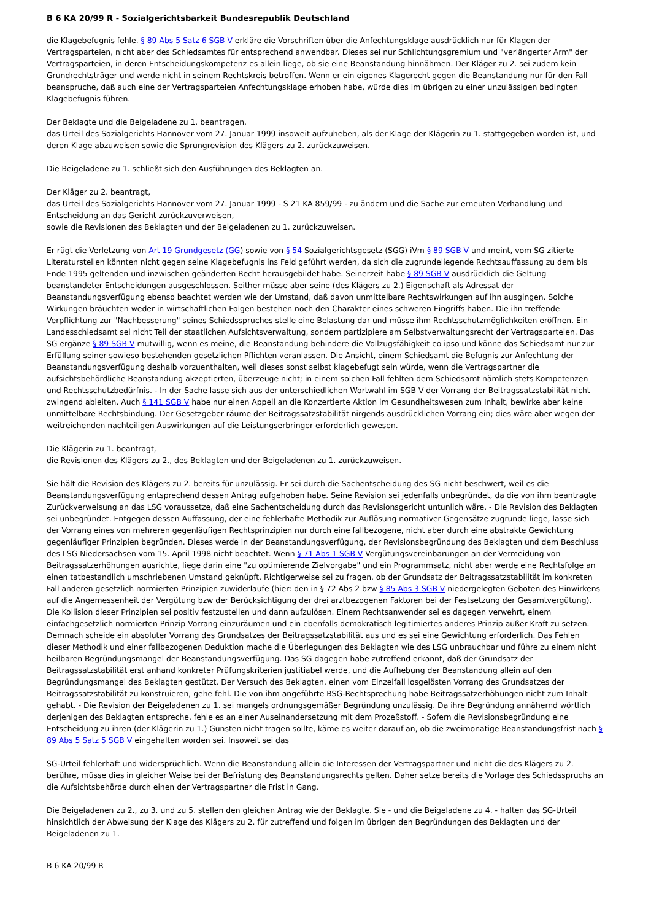B 6 KA 20/99 R - Sozialgerichtsbarkeit Bundesrepublik Deutschland
die Klagebefugnis fehle. § 89 Abs 5 Satz 6 SGB V erkläre die Vorschriften über die Anfechtungsklage ausdrücklich nur für Klagen der Vertragsparteien, nicht aber des Schiedsamtes für entsprechend anwendbar. Dieses sei nur Schlichtungsgremium und "verlängerter Arm" der Vertragsparteien, in deren Entscheidungskompetenz es allein liege, ob sie eine Beanstandung hinnähmen. Der Kläger zu 2. sei zudem kein Grundrechtsträger und werde nicht in seinem Rechtskreis betroffen. Wenn er ein eigenes Klagerecht gegen die Beanstandung nur für den Fall beanspruche, daß auch eine der Vertragsparteien Anfechtungsklage erhoben habe, würde dies im übrigen zu einer unzulässigen bedingten Klagebefugnis führen.
Der Beklagte und die Beigeladene zu 1. beantragen,
das Urteil des Sozialgerichts Hannover vom 27. Januar 1999 insoweit aufzuheben, als der Klage der Klägerin zu 1. stattgegeben worden ist, und deren Klage abzuweisen sowie die Sprungrevision des Klägers zu 2. zurückzuweisen.
Die Beigeladene zu 1. schließt sich den Ausführungen des Beklagten an.
Der Kläger zu 2. beantragt,
das Urteil des Sozialgerichts Hannover vom 27. Januar 1999 - S 21 KA 859/99 - zu ändern und die Sache zur erneuten Verhandlung und Entscheidung an das Gericht zurückzuverweisen,
sowie die Revisionen des Beklagten und der Beigeladenen zu 1. zurückzuweisen.
Er rügt die Verletzung von Art 19 Grundgesetz (GG) sowie von § 54 Sozialgerichtsgesetz (SGG) iVm § 89 SGB V und meint, vom SG zitierte Literaturstellen könnten nicht gegen seine Klagebefugnis ins Feld geführt werden, da sich die zugrundeliegende Rechtsauffassung zu dem bis Ende 1995 geltenden und inzwischen geänderten Recht herausgebildet habe. Seinerzeit habe § 89 SGB V ausdrücklich die Geltung beanstandeter Entscheidungen ausgeschlossen. Seither müsse aber seine (des Klägers zu 2.) Eigenschaft als Adressat der Beanstandungsverfügung ebenso beachtet werden wie der Umstand, daß davon unmittelbare Rechtswirkungen auf ihn ausgingen. Solche Wirkungen bräuchten weder in wirtschaftlichen Folgen bestehen noch den Charakter eines schweren Eingriffs haben. Die ihn treffende Verpflichtung zur "Nachbesserung" seines Schiedsspruches stelle eine Belastung dar und müsse ihm Rechtsschutzmöglichkeiten eröffnen. Ein Landesschiedsamt sei nicht Teil der staatlichen Aufsichtsverwaltung, sondern partizipiere am Selbstverwaltungsrecht der Vertragsparteien. Das SG ergänze § 89 SGB V mutwillig, wenn es meine, die Beanstandung behindere die Vollzugsfähigkeit eo ipso und könne das Schiedsamt nur zur Erfüllung seiner sowieso bestehenden gesetzlichen Pflichten veranlassen. Die Ansicht, einem Schiedsamt die Befugnis zur Anfechtung der Beanstandungsverfügung deshalb vorzuenthalten, weil dieses sonst selbst klagebefugt sein würde, wenn die Vertragspartner die aufsichtsbehördliche Beanstandung akzeptierten, überzeuge nicht; in einem solchen Fall fehlten dem Schiedsamt nämlich stets Kompetenzen und Rechtsschutzbedürfnis. - In der Sache lasse sich aus der unterschiedlichen Wortwahl im SGB V der Vorrang der Beitragssatzstabilität nicht zwingend ableiten. Auch § 141 SGB V habe nur einen Appell an die Konzertierte Aktion im Gesundheitswesen zum Inhalt, bewirke aber keine unmittelbare Rechtsbindung. Der Gesetzgeber räume der Beitragssatzstabilität nirgends ausdrücklichen Vorrang ein; dies wäre aber wegen der weitreichenden nachteiligen Auswirkungen auf die Leistungserbringer erforderlich gewesen.
Die Klägerin zu 1. beantragt,
die Revisionen des Klägers zu 2., des Beklagten und der Beigeladenen zu 1. zurückzuweisen.
Sie hält die Revision des Klägers zu 2. bereits für unzulässig. Er sei durch die Sachentscheidung des SG nicht beschwert, weil es die Beanstandungsverfügung entsprechend dessen Antrag aufgehoben habe. Seine Revision sei jedenfalls unbegründet, da die von ihm beantragte Zurückverweisung an das LSG voraussetze, daß eine Sachentscheidung durch das Revisionsgericht untunlich wäre. - Die Revision des Beklagten sei unbegründet. Entgegen dessen Auffassung, der eine fehlerhafte Methodik zur Auflösung normativer Gegensätze zugrunde liege, lasse sich der Vorrang eines von mehreren gegenläufigen Rechtsprinzipien nur durch eine fallbezogene, nicht aber durch eine abstrakte Gewichtung gegenläufiger Prinzipien begründen. Dieses werde in der Beanstandungsverfügung, der Revisionsbegründung des Beklagten und dem Beschluss des LSG Niedersachsen vom 15. April 1998 nicht beachtet. Wenn § 71 Abs 1 SGB V Vergütungsvereinbarungen an der Vermeidung von Beitragssatzerhöhungen ausrichte, liege darin eine "zu optimierende Zielvorgabe" und ein Programmsatz, nicht aber werde eine Rechtsfolge an einen tatbestandlich umschriebenen Umstand geknüpft. Richtigerweise sei zu fragen, ob der Grundsatz der Beitragssatzstabilität im konkreten Fall anderen gesetzlich normierten Prinzipien zuwiderlaufe (hier: den in § 72 Abs 2 bzw § 85 Abs 3 SGB V niedergelegten Geboten des Hinwirkens auf die Angemessenheit der Vergütung bzw der Berücksichtigung der drei arztbezogenen Faktoren bei der Festsetzung der Gesamtvergütung). Die Kollision dieser Prinzipien sei positiv festzustellen und dann aufzulösen. Einem Rechtsanwender sei es dagegen verwehrt, einem einfachgesetzlich normierten Prinzip Vorrang einzuräumen und ein ebenfalls demokratisch legitimiertes anderes Prinzip außer Kraft zu setzen. Demnach scheide ein absoluter Vorrang des Grundsatzes der Beitragssatzstabilität aus und es sei eine Gewichtung erforderlich. Das Fehlen dieser Methodik und einer fallbezogenen Deduktion mache die Überlegungen des Beklagten wie des LSG unbrauchbar und führe zu einem nicht heilbaren Begründungsmangel der Beanstandungsverfügung. Das SG dagegen habe zutreffend erkannt, daß der Grundsatz der Beitragssatzstabilität erst anhand konkreter Prüfungskriterien justitiabel werde, und die Aufhebung der Beanstandung allein auf den Begründungsmangel des Beklagten gestützt. Der Versuch des Beklagten, einen vom Einzelfall losgelösten Vorrang des Grundsatzes der Beitragssatzstabilität zu konstruieren, gehe fehl. Die von ihm angeführte BSG-Rechtsprechung habe Beitragssatzerhöhungen nicht zum Inhalt gehabt. - Die Revision der Beigeladenen zu 1. sei mangels ordnungsgemäßer Begründung unzulässig. Da ihre Begründung annähernd wörtlich derjenigen des Beklagten entspreche, fehle es an einer Auseinandersetzung mit dem Prozeßstoff. - Sofern die Revisionsbegründung eine Entscheidung zu ihren (der Klägerin zu 1.) Gunsten nicht tragen sollte, käme es weiter darauf an, ob die zweimonatige Beanstandungsfrist nach § 89 Abs 5 Satz 5 SGB V eingehalten worden sei. Insoweit sei das
SG-Urteil fehlerhaft und widersprüchlich. Wenn die Beanstandung allein die Interessen der Vertragspartner und nicht die des Klägers zu 2. berühre, müsse dies in gleicher Weise bei der Befristung des Beanstandungsrechts gelten. Daher setze bereits die Vorlage des Schiedsspruchs an die Aufsichtsbehörde durch einen der Vertragspartner die Frist in Gang.
Die Beigeladenen zu 2., zu 3. und zu 5. stellen den gleichen Antrag wie der Beklagte. Sie - und die Beigeladene zu 4. - halten das SG-Urteil hinsichtlich der Abweisung der Klage des Klägers zu 2. für zutreffend und folgen im übrigen den Begründungen des Beklagten und der Beigeladenen zu 1.
B 6 KA 20/99 R